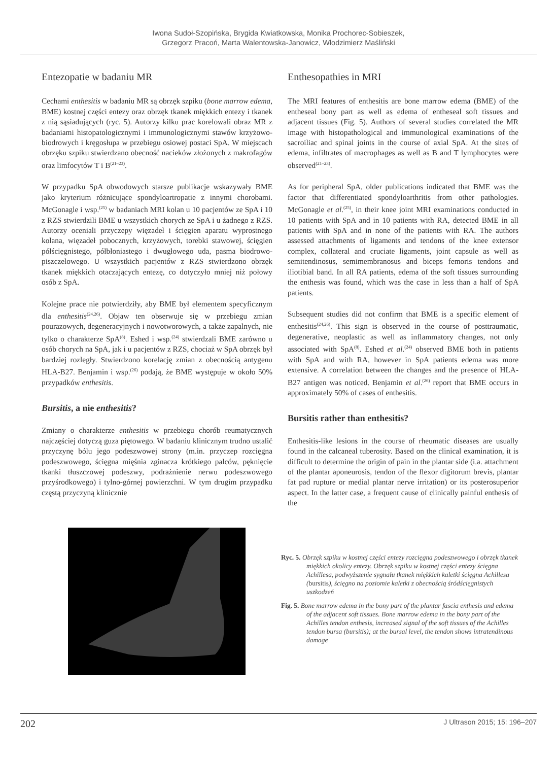Iwona Sudoł-Szopińska, Brygida Kwiatkowska, Monika Prochorec-Sobieszek,
Grzegorz Pracoń, Marta Walentowska-Janowicz, Włodzimierz Maśliński
Entezopatie w badaniu MR
Cechami enthesitis w badaniu MR są obrzęk szpiku (bone marrow edema, BME) kostnej części entezy oraz obrzęk tkanek miękkich entezy i tkanek z nią sąsiadujących (ryc. 5). Autorzy kilku prac korelowali obraz MR z badaniami histopatologicznymi i immunologicznymi stawów krzyżowo-biodrowych i kręgosłupa w przebiegu osiowej postaci SpA. W miejscach obrzęku szpiku stwierdzano obecność nacieków złożonych z makrofagów oraz limfocytów T i B<sup>(21–23)</sup>.
W przypadku SpA obwodowych starsze publikacje wskazywały BME jako kryterium różnicujące spondyloartropatie z innymi chorobami. McGonagle i wsp.<sup>(25)</sup> w badaniach MRI kolan u 10 pacjentów ze SpA i 10 z RZS stwierdzili BME u wszystkich chorych ze SpA i u żadnego z RZS. Autorzy oceniali przyczepy więzadeł i ścięgien aparatu wyprostnego kolana, więzadeł pobocznych, krzyżowych, torebki stawowej, ścięgien półścięgnistego, półbłoniastego i dwugłowego uda, pasma biodrowo-piszczelowego. U wszystkich pacjentów z RZS stwierdzono obrzęk tkanek miękkich otaczających entezę, co dotyczyło mniej niż połowy osób z SpA.
Kolejne prace nie potwierdziły, aby BME był elementem specyficznym dla enthesitis<sup>(24,26)</sup>. Objaw ten obserwuje się w przebiegu zmian pourazowych, degeneracyjnych i nowotworowych, a także zapalnych, nie tylko o charakterze SpA<sup>(8)</sup>. Eshed i wsp.<sup>(24)</sup> stwierdzali BME zarówno u osób chorych na SpA, jak i u pacjentów z RZS, chociaż w SpA obrzęk był bardziej rozległy. Stwierdzono korelację zmian z obecnością antygenu HLA-B27. Benjamin i wsp.<sup>(26)</sup> podają, że BME występuje w około 50% przypadków enthesitis.
Bursitis, a nie enthesitis?
Zmiany o charakterze enthesitis w przebiegu chorób reumatycznych najczęściej dotyczą guza piętowego. W badaniu klinicznym trudno ustalić przyczynę bólu jego podeszwowej strony (m.in. przyczep rozcięgna podeszwowego, ścięgna mięśnia zginacza krótkiego palców, pęknięcie tkanki tłuszczowej podeszwy, podrażnienie nerwu podeszwowego przyśrodkowego) i tylno-górnej powierzchni. W tym drugim przypadku częstą przyczyną klinicznie
Enthesopathies in MRI
The MRI features of enthesitis are bone marrow edema (BME) of the entheseal bony part as well as edema of entheseal soft tissues and adjacent tissues (Fig. 5). Authors of several studies correlated the MR image with histopathological and immunological examinations of the sacroiliac and spinal joints in the course of axial SpA. At the sites of edema, infiltrates of macrophages as well as B and T lymphocytes were observed<sup>(21–23)</sup>.
As for peripheral SpA, older publications indicated that BME was the factor that differentiated spondyloarthritis from other pathologies. McGonagle et al.<sup>(25)</sup>, in their knee joint MRI examinations conducted in 10 patients with SpA and in 10 patients with RA, detected BME in all patients with SpA and in none of the patients with RA. The authors assessed attachments of ligaments and tendons of the knee extensor complex, collateral and cruciate ligaments, joint capsule as well as semitendinosus, semimembranosus and biceps femoris tendons and iliotibial band. In all RA patients, edema of the soft tissues surrounding the enthesis was found, which was the case in less than a half of SpA patients.
Subsequent studies did not confirm that BME is a specific element of enthesitis<sup>(24,26)</sup>. This sign is observed in the course of posttraumatic, degenerative, neoplastic as well as inflammatory changes, not only associated with SpA<sup>(8)</sup>. Eshed et al.<sup>(24)</sup> observed BME both in patients with SpA and with RA, however in SpA patients edema was more extensive. A correlation between the changes and the presence of HLA-B27 antigen was noticed. Benjamin et al.<sup>(26)</sup> report that BME occurs in approximately 50% of cases of enthesitis.
Bursitis rather than enthesitis?
Enthesitis-like lesions in the course of rheumatic diseases are usually found in the calcaneal tuberosity. Based on the clinical examination, it is difficult to determine the origin of pain in the plantar side (i.a. attachment of the plantar aponeurosis, tendon of the flexor digitorum brevis, plantar fat pad rupture or medial plantar nerve irritation) or its posterosuperior aspect. In the latter case, a frequent cause of clinically painful enthesis of the
Ryc. 5. Obrzęk szpiku w kostnej części entezy rozcięgna podeszwowego i obrzęk tkanek miękkich okolicy entezy. Obrzęk szpiku w kostnej części entezy ścięgna Achillesa, podwyższenie sygnału tkanek miękkich kaletki ścięgna Achillesa (bursitis), ścięgno na poziomie kaletki z obecnością śródścięgnistych uszkodzeń
Fig. 5. Bone marrow edema in the bony part of the plantar fascia enthesis and edema of the adjacent soft tissues. Bone marrow edema in the bony part of the Achilles tendon enthesis, increased signal of the soft tissues of the Achilles tendon bursa (bursitis); at the bursal level, the tendon shows intratendinous damage
202 J Ultrason 2015; 15: 196–207